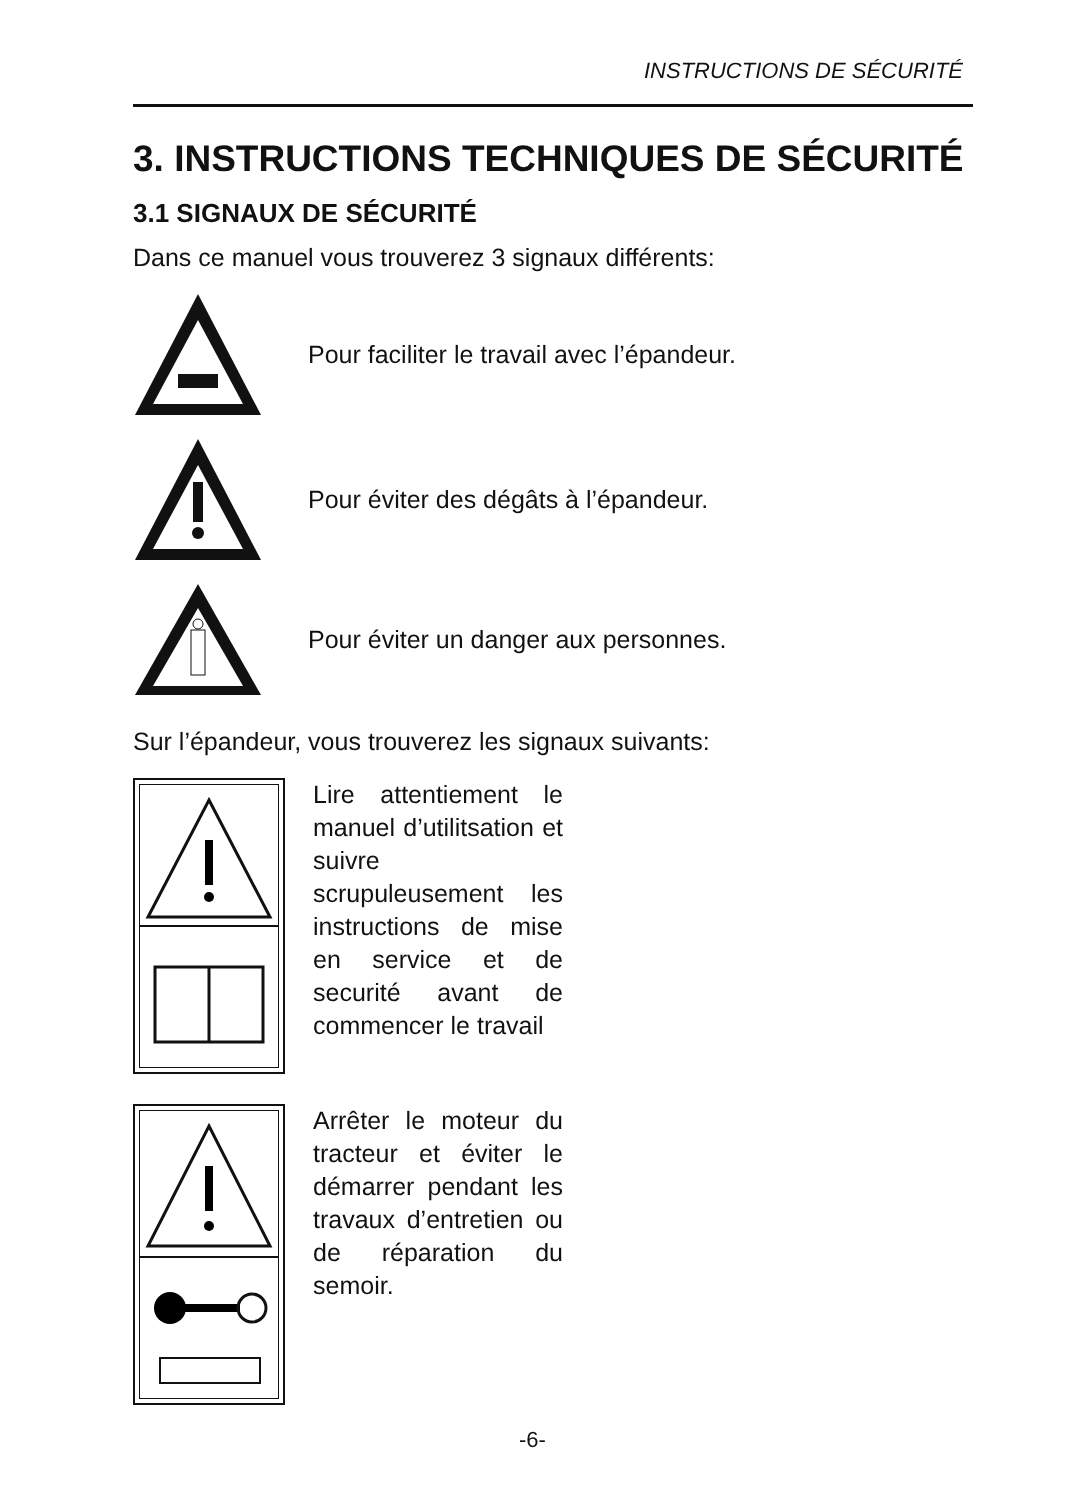INSTRUCTIONS DE SÉCURITÉ
3. INSTRUCTIONS TECHNIQUES DE SÉCURITÉ
3.1 SIGNAUX DE SÉCURITÉ
Dans ce manuel vous trouverez 3 signaux différents:
Pour faciliter le travail avec l’épandeur.
Pour éviter des dégâts à l’épandeur.
Pour éviter un danger aux personnes.
Sur l’épandeur, vous trouverez les signaux suivants:
Lire attentiement le manuel d’utilitsation et suivre scrupuleusement les instructions de mise en service et de securité avant de commencer le travail
Arrêter le moteur du tracteur et éviter le démarrer pendant les travaux d’entretien ou de réparation du semoir.
-6-